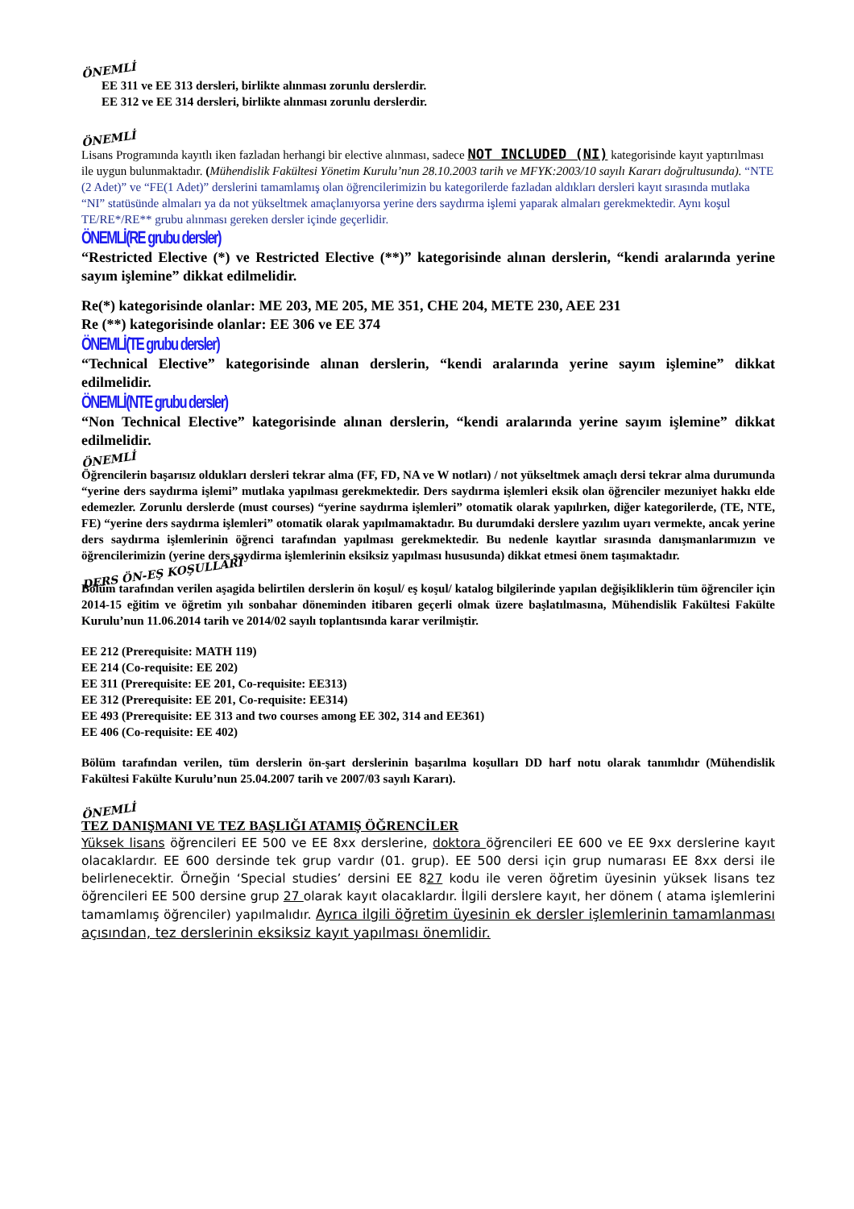ÖNEMLİ
EE 311 ve EE 313 dersleri, birlikte alınması zorunlu derslerdir.
EE 312 ve EE 314 dersleri, birlikte alınması zorunlu derslerdir.
ÖNEMLİ
Lisans Programında kayıtlı iken fazladan herhangi bir elective alınması, sadece NOT INCLUDED (NI) kategorisinde kayıt yaptırılması ile uygun bulunmaktadır. (Mühendislik Fakültesi Yönetim Kurulu’nun 28.10.2003 tarih ve MFYK:2003/10 sayılı Kararı doğrultusunda). “NTE (2 Adet)” ve “FE(1 Adet)” derslerini tamamlamış olan öğrencilerimizin bu kategorilerde fazladan aldıkları dersleri kayıt sırasında mutlaka “NI” statüsünde almaları ya da not yükseltmek amaçlanıyorsa yerine ders saydırma işlemi yaparak almaları gerekmektedir. Aynı koşul TE/RE*/RE** grubu alınması gereken dersler içinde geçerlidir.
ÖNEMLİ(RE grubu dersler)
“Restricted Elective (*) ve Restricted Elective (**)” kategorisinde alınan derslerin, “kendi aralarında yerine sayım işlemine” dikkat edilmelidir.
Re(*) kategorisinde olanlar: ME 203, ME 205, ME 351, CHE 204, METE 230, AEE 231
Re (**) kategorisinde olanlar: EE 306 ve EE 374
ÖNEMLİ(TE grubu dersler)
“Technical Elective” kategorisinde alınan derslerin, “kendi aralarında yerine sayım işlemine” dikkat edilmelidir.
ÖNEMLİ(NTE grubu dersler)
“Non Technical Elective” kategorisinde alınan derslerin, “kendi aralarında yerine sayım işlemine” dikkat edilmelidir.
ÖNEMLİ
Öğrencilerin başarısız oldukları dersleri tekrar alma (FF, FD, NA ve W notları) / not yükseltmek amaçlı dersi tekrar alma durumunda “yerine ders saydırma işlemi” mutlaka yapılması gerekmektedir. Ders saydırma işlemleri eksik olan öğrenciler mezuniyet hakkı elde edemezler. Zorunlu derslerde (must courses) “yerine saydırma işlemleri” otomatik olarak yapılırken, diğer kategorilerde, (TE, NTE, FE) “yerine ders saydırma işlemleri” otomatik olarak yapılmamaktadır. Bu durumdaki derslere yazılım uyarı vermekte, ancak yerine ders saydırma işlemlerinin öğrenci tarafından yapılması gerekmektedir. Bu nedenle kayıtlar sırasında danışmanlarımızın ve öğrencilerimizin (yerine ders saydirma işlemlerinin eksiksiz yapılması hususunda) dikkat etmesi önem taşımaktadır.
DERS ÖN-EŞ KOŞULLARI
Bölüm tarafından verilen aşagida belirtilen derslerin ön koşul/ eş koşul/ katalog bilgilerinde yapılan değişikliklerin tüm öğrenciler için 2014-15 eğitim ve öğretim yılı sonbahar döneminden itibaren geçerli olmak üzere başlatılmasına, Mühendislik Fakültesi Fakülte Kurulu’nun 11.06.2014 tarih ve 2014/02 sayılı toplantısında karar verilmiştir.
EE 212 (Prerequisite: MATH 119)
EE 214 (Co-requisite: EE 202)
EE 311 (Prerequisite: EE 201, Co-requisite: EE313)
EE 312 (Prerequisite: EE 201, Co-requisite: EE314)
EE 493 (Prerequisite: EE 313 and two courses among EE 302, 314 and EE361)
EE 406 (Co-requisite: EE 402)
Bölüm tarafından verilen, tüm derslerin ön-şart derslerinin başarılma koşulları DD harf notu olarak tanımlıdır (Mühendislik Fakültesi Fakülte Kurulu’nun 25.04.2007 tarih ve 2007/03 sayılı Kararı).
ÖNEMLİ
TEZ DANIŞMANI VE TEZ BAŞLIĞI ATAMIŞ ÖĞRENCİLER
Yüksek lisans öğrencileri EE 500 ve EE 8xx derslerine, doktora öğrencileri EE 600 ve EE 9xx derslerine kayıt olacaklardır. EE 600 dersinde tek grup vardır (01. grup). EE 500 dersi için grup numarası EE 8xx dersi ile belirlenecektir. Örneğin ‘Special studies’ dersini EE 827 kodu ile veren öğretim üyesinin yüksek lisans tez öğrencileri EE 500 dersine grup 27 olarak kayıt olacaklardır. İlgili derslere kayıt, her dönem ( atama işlemlerini tamamlamış öğrenciler) yapılmalıdır. Ayrıca ilgili öğretim üyesinin ek dersler işlemlerinin tamamlanması açısından, tez derslerinin eksiksiz kayıt yapılması önemlidir.